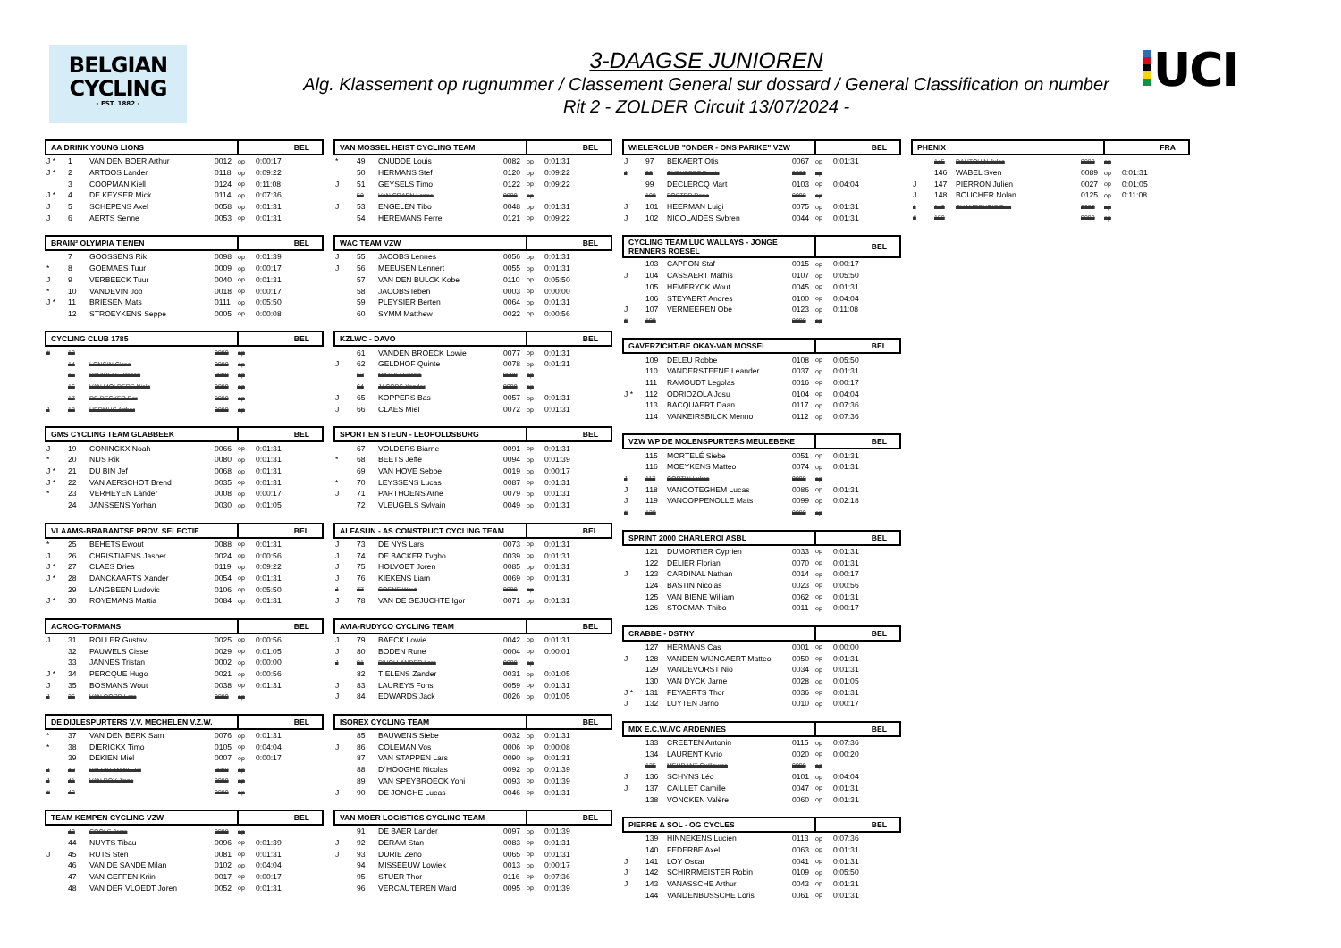BELGIAN
CYCLING
- EST. 1882 -
3-DAAGSE JUNIOREN
Alg. Klassement op rugnummer / Classement General sur dossard / General Classification on number
Rit 2 - ZOLDER Circuit 13/07/2024 -
UCI
| AA DRINK YOUNG LIONS | | | | BEL | |
| --- | --- | --- | --- | --- | --- |
| J * | 1 | VAN DEN BOER Arthur | 0012 | op | 0:00:17 |
| J * | 2 | ARTOOS Lander | 0118 | op | 0:09:22 |
| | 3 | COOPMAN Kiell | 0124 | op | 0:11:08 |
| J * | 4 | DE KEYSER Mick | 0114 | op | 0:07:36 |
| J | 5 | SCHEPENS Axel | 0058 | op | 0:01:31 |
| J | 6 | AERTS Senne | 0053 | op | 0:01:31 |
| BRAIN² OLYMPIA TIENEN | | | | BEL | |
| --- | --- | --- | --- | --- | --- |
| | 7 | GOOSSENS Rik | 0098 | op | 0:01:39 |
| * | 8 | GOEMAES Tuur | 0009 | op | 0:00:17 |
| J | 9 | VERBEECK Tuur | 0040 | op | 0:01:31 |
| * | 10 | VANDEVIN Jop | 0018 | op | 0:00:17 |
| J * | 11 | BRIESEN Mats | 0111 | op | 0:05:50 |
| | 12 | STROEYKENS Seppe | 0005 | op | 0:00:08 |
| CYCLING CLUB 1785 | | | | BEL | |
| --- | --- | --- | --- | --- | --- |
| # | 13 | | 9999 | op | |
| | 14 | LONGIN Cisse | 9999 | op | |
| | 15 | PAUWELS Jorben | 9999 | op | |
| | 16 | VAN MOLDERS Niels | 9999 | op | |
| | 17 | DE DECKER Per | 9999 | op | |
| J | 18 | HERMUS Arthur | 9999 | op | |
| GMS CYCLING TEAM GLABBEEK | | | | BEL | |
| --- | --- | --- | --- | --- | --- |
| J | 19 | CONINCKX Noah | 0066 | op | 0:01:31 |
| * | 20 | NIJS Rik | 0080 | op | 0:01:31 |
| J * | 21 | DU BIN Jef | 0068 | op | 0:01:31 |
| J * | 22 | VAN AERSCHOT Brend | 0035 | op | 0:01:31 |
| * | 23 | VERHEYEN Lander | 0008 | op | 0:00:17 |
| | 24 | JANSSENS Yorhan | 0030 | op | 0:01:05 |
| VLAAMS-BRABANTSE PROV. SELECTIE | | | | BEL | |
| --- | --- | --- | --- | --- | --- |
| * | 25 | BEHETS Ewout | 0088 | op | 0:01:31 |
| J | 26 | CHRISTIAENS Jasper | 0024 | op | 0:00:56 |
| J * | 27 | CLAES Dries | 0119 | op | 0:09:22 |
| J * | 28 | DANCKAARTS Xander | 0054 | op | 0:01:31 |
| | 29 | LANGBEEN Ludovic | 0106 | op | 0:05:50 |
| J * | 30 | ROYEMANS Mattia | 0084 | op | 0:01:31 |
| ACROG-TORMANS | | | | BEL | |
| --- | --- | --- | --- | --- | --- |
| J | 31 | ROLLER Gustav | 0025 | op | 0:00:56 |
| | 32 | PAUWELS Cisse | 0029 | op | 0:01:05 |
| | 33 | JANNES Tristan | 0002 | op | 0:00:00 |
| J * | 34 | PERCQUE Hugo | 0021 | op | 0:00:56 |
| J | 35 | BOSMANS Wout | 0038 | op | 0:01:31 |
| J | 36 | VAN OORD Lars | 9999 | op | |
| DE DIJLESPURTERS V.V. MECHELEN V.Z.W. | | | | BEL | |
| --- | --- | --- | --- | --- | --- |
| * | 37 | VAN DEN BERK Sam | 0076 | op | 0:01:31 |
| * | 38 | DIERICKX Timo | 0105 | op | 0:04:04 |
| | 39 | DEKIEN Miel | 0007 | op | 0:00:17 |
| J | 40 | VALCKEMANS Till | 9999 | op | |
| J | 41 | VAN ROY Jinze | 9999 | op | |
| # | 42 | | 9999 | op | |
| TEAM KEMPEN CYCLING VZW | | | | BEL | |
| --- | --- | --- | --- | --- | --- |
| | 43 | COOLS Jorre | 9999 | op | |
| | 44 | NUYTS Tibau | 0096 | op | 0:01:39 |
| J | 45 | RUTS Sten | 0081 | op | 0:01:31 |
| | 46 | VAN DE SANDE Milan | 0102 | op | 0:04:04 |
| | 47 | VAN GEFFEN Kriin | 0017 | op | 0:00:17 |
| | 48 | VAN DER VLOEDT Joren | 0052 | op | 0:01:31 |
| VAN MOSSEL HEIST CYCLING TEAM | | | | BEL | |
| --- | --- | --- | --- | --- | --- |
| * | 49 | CNUDDE Louis | 0082 | op | 0:01:31 |
| | 50 | HERMANS Stef | 0120 | op | 0:09:22 |
| J | 51 | GEYSELS Timo | 0122 | op | 0:09:22 |
| | 52 | VAN CRAEN Lenne | 9999 | op | |
| J | 53 | ENGELEN Tibo | 0048 | op | 0:01:31 |
| | 54 | HEREMANS Ferre | 0121 | op | 0:09:22 |
| WAC TEAM VZW | | | | BEL | |
| --- | --- | --- | --- | --- | --- |
| J | 55 | JACOBS Lennes | 0056 | op | 0:01:31 |
| J | 56 | MEEUSEN Lennert | 0055 | op | 0:01:31 |
| | 57 | VAN DEN BULCK Kobe | 0110 | op | 0:05:50 |
| | 58 | JACOBS Ieben | 0003 | op | 0:00:00 |
| | 59 | PLEYSIER Berten | 0064 | op | 0:01:31 |
| | 60 | SYMM Matthew | 0022 | op | 0:00:56 |
| KZLWC - DAVO | | | | BEL | |
| --- | --- | --- | --- | --- | --- |
| | 61 | VANDEN BROECK Lowie | 0077 | op | 0:01:31 |
| J | 62 | GELDHOF Quinte | 0078 | op | 0:01:31 |
| | 63 | MATHEI Sverre | 9999 | op | |
| | 64 | JACOBS Xander | 9999 | op | |
| J | 65 | KOPPERS Bas | 0057 | op | 0:01:31 |
| J | 66 | CLAES Miel | 0072 | op | 0:01:31 |
| SPORT EN STEUN - LEOPOLDSBURG | | | | BEL | |
| --- | --- | --- | --- | --- | --- |
| | 67 | VOLDERS Biarne | 0091 | op | 0:01:31 |
| * | 68 | BEETS Jeffe | 0094 | op | 0:01:39 |
| | 69 | VAN HOVE Sebbe | 0019 | op | 0:00:17 |
| * | 70 | LEYSSENS Lucas | 0087 | op | 0:01:31 |
| J | 71 | PARTHOENS Arne | 0079 | op | 0:01:31 |
| | 72 | VLEUGELS Svlvain | 0049 | op | 0:01:31 |
| ALFASUN - AS CONSTRUCT CYCLING TEAM | | | | BEL | |
| --- | --- | --- | --- | --- | --- |
| J | 73 | DE NYS Lars | 0073 | op | 0:01:31 |
| J | 74 | DE BACKER Tvgho | 0039 | op | 0:01:31 |
| J | 75 | HOLVOET Joren | 0085 | op | 0:01:31 |
| J | 76 | KIEKENS Liam | 0069 | op | 0:01:31 |
| J | 77 | COENE Wout | 9999 | op | |
| J | 78 | VAN DE GEJUCHTE Igor | 0071 | op | 0:01:31 |
| AVIA-RUDYCO CYCLING TEAM | | | | BEL | |
| --- | --- | --- | --- | --- | --- |
| J | 79 | BAECK Lowie | 0042 | op | 0:01:31 |
| J | 80 | BODEN Rune | 0004 | op | 0:00:01 |
| J | 81 | D'HOLLANDER Lars | 9999 | op | |
| | 82 | TIELENS Zander | 0031 | op | 0:01:05 |
| J | 83 | LAUREYS Fons | 0059 | op | 0:01:31 |
| J | 84 | EDWARDS Jack | 0026 | op | 0:01:05 |
| ISOREX CYCLING TEAM | | | | BEL | |
| --- | --- | --- | --- | --- | --- |
| | 85 | BAUWENS Siebe | 0032 | op | 0:01:31 |
| J | 86 | COLEMAN Vos | 0006 | op | 0:00:08 |
| | 87 | VAN STAPPEN Lars | 0090 | op | 0:01:31 |
| | 88 | D´HOOGHE Nicolas | 0092 | op | 0:01:39 |
| | 89 | VAN SPEYBROECK Yoni | 0093 | op | 0:01:39 |
| J | 90 | DE JONGHE Lucas | 0046 | op | 0:01:31 |
| VAN MOER LOGISTICS CYCLING TEAM | | | | BEL | |
| --- | --- | --- | --- | --- | --- |
| | 91 | DE BAER Lander | 0097 | op | 0:01:39 |
| J | 92 | DERAM Stan | 0083 | op | 0:01:31 |
| J | 93 | DURIE Zeno | 0065 | op | 0:01:31 |
| | 94 | MISSEEUW Lowiek | 0013 | op | 0:00:17 |
| | 95 | STUER Thor | 0116 | op | 0:07:36 |
| | 96 | VERCAUTEREN Ward | 0095 | op | 0:01:39 |
| WIELERCLUB "ONDER - ONS PARIKE" VZW | | | | BEL | |
| --- | --- | --- | --- | --- | --- |
| J | 97 | BEKAERT Otis | 0067 | op | 0:01:31 |
| J | 98 | CUTHBERT Travis | 9999 | op | |
| | 99 | DECLERCQ Mart | 0103 | op | 0:04:04 |
| | 100 | FOSTER Rane | 9999 | op | |
| J | 101 | HEERMAN Luigi | 0075 | op | 0:01:31 |
| J | 102 | NICOLAIDES Svbren | 0044 | op | 0:01:31 |
| CYCLING TEAM LUC WALLAYS - JONGE RENNERS ROESEL | | | | BEL | |
| --- | --- | --- | --- | --- | --- |
| | 103 | CAPPON Staf | 0015 | op | 0:00:17 |
| J | 104 | CASSAERT Mathis | 0107 | op | 0:05:50 |
| | 105 | HEMERYCK Wout | 0045 | op | 0:01:31 |
| | 106 | STEYAERT Andres | 0100 | op | 0:04:04 |
| J | 107 | VERMEEREN Obe | 0123 | op | 0:11:08 |
| # | 108 | | 9999 | op | |
| GAVERZICHT-BE OKAY-VAN MOSSEL | | | | BEL | |
| --- | --- | --- | --- | --- | --- |
| | 109 | DELEU Robbe | 0108 | op | 0:05:50 |
| | 110 | VANDERSTEENE Leander | 0037 | op | 0:01:31 |
| | 111 | RAMOUDT Legolas | 0016 | op | 0:00:17 |
| J * | 112 | ODRIOZOLA Josu | 0104 | op | 0:04:04 |
| | 113 | BACQUAERT Daan | 0117 | op | 0:07:36 |
| | 114 | VANKEIRSBILCK Menno | 0112 | op | 0:07:36 |
| VZW WP DE MOLENSPURTERS MEULEBEKE | | | | BEL | |
| --- | --- | --- | --- | --- | --- |
| | 115 | MORTELÉ Siebe | 0051 | op | 0:01:31 |
| | 116 | MOEYKENS Matteo | 0074 | op | 0:01:31 |
| J | 117 | CORTIN Lukas | 9999 | op | |
| J | 118 | VANOOTEGHEM Lucas | 0086 | op | 0:01:31 |
| J | 119 | VANCOPPENOLLE Mats | 0099 | op | 0:02:18 |
| # | 120 | | 9999 | op | |
| SPRINT 2000 CHARLEROI ASBL | | | | BEL | |
| --- | --- | --- | --- | --- | --- |
| | 121 | DUMORTIER Cyprien | 0033 | op | 0:01:31 |
| | 122 | DELIER Florian | 0070 | op | 0:01:31 |
| J | 123 | CARDINAL Nathan | 0014 | op | 0:00:17 |
| | 124 | BASTIN Nicolas | 0023 | op | 0:00:56 |
| | 125 | VAN BIENE William | 0062 | op | 0:01:31 |
| | 126 | STOCMAN Thibo | 0011 | op | 0:00:17 |
| CRABBE - DSTNY | | | | BEL | |
| --- | --- | --- | --- | --- | --- |
| | 127 | HERMANS Cas | 0001 | op | 0:00:00 |
| J | 128 | VANDEN WIJNGAERT Matteo | 0050 | op | 0:01:31 |
| | 129 | VANDEVORST Nio | 0034 | op | 0:01:31 |
| | 130 | VAN DYCK Jarne | 0028 | op | 0:01:05 |
| J * | 131 | FEYAERTS Thor | 0036 | op | 0:01:31 |
| J | 132 | LUYTEN Jarno | 0010 | op | 0:00:17 |
| MIX E.C.W./VC ARDENNES | | | | BEL | |
| --- | --- | --- | --- | --- | --- |
| | 133 | CREETEN Antonin | 0115 | op | 0:07:36 |
| | 134 | LAURENT Kvrio | 0020 | op | 0:00:20 |
| | 135 | MEURANT Guillaume | 9999 | op | |
| J | 136 | SCHYNS Léo | 0101 | op | 0:04:04 |
| J | 137 | CAILLET Camille | 0047 | op | 0:01:31 |
| | 138 | VONCKEN Valère | 0060 | op | 0:01:31 |
| PIERRE & SOL - OG CYCLES | | | | BEL | |
| --- | --- | --- | --- | --- | --- |
| | 139 | HINNEKENS Lucien | 0113 | op | 0:07:36 |
| | 140 | FEDERBE Axel | 0063 | op | 0:01:31 |
| J | 141 | LOY Oscar | 0041 | op | 0:01:31 |
| J | 142 | SCHIRRMEISTER Robin | 0109 | op | 0:05:50 |
| J | 143 | VANASSCHE Arthur | 0043 | op | 0:01:31 |
| | 144 | VANDENBUSSCHE Loris | 0061 | op | 0:01:31 |
| PHENIX | | | | FRA | |
| --- | --- | --- | --- | --- | --- |
| | 145 | DANTOUIN Jules | 9999 | op | |
| | 146 | WABEL Sven | 0089 | op | 0:01:31 |
| J | 147 | PIERRON Julien | 0027 | op | 0:01:05 |
| J | 148 | BOUCHER Nolan | 0125 | op | 0:11:08 |
| J | 149 | CHAMPENOIS Tom | 9999 | op | |
| # | 150 | | 9999 | op | |